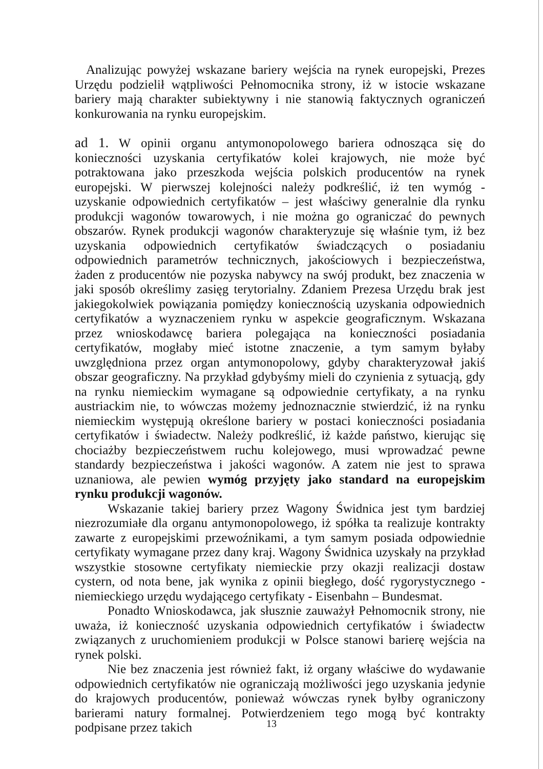Analizując powyżej wskazane bariery wejścia na rynek europejski, Prezes Urzędu podzielił wątpliwości Pełnomocnika strony, iż w istocie wskazane bariery mają charakter subiektywny i nie stanowią faktycznych ograniczeń konkurowania na rynku europejskim.
ad 1. W opinii organu antymonopolowego bariera odnosząca się do konieczności uzyskania certyfikatów kolei krajowych, nie może być potraktowana jako przeszkoda wejścia polskich producentów na rynek europejski. W pierwszej kolejności należy podkreślić, iż ten wymóg - uzyskanie odpowiednich certyfikatów – jest właściwy generalnie dla rynku produkcji wagonów towarowych, i nie można go ograniczać do pewnych obszarów. Rynek produkcji wagonów charakteryzuje się właśnie tym, iż bez uzyskania odpowiednich certyfikatów świadczących o posiadaniu odpowiednich parametrów technicznych, jakościowych i bezpieczeństwa, żaden z producentów nie pozyska nabywcy na swój produkt, bez znaczenia w jaki sposób określimy zasięg terytorialny. Zdaniem Prezesa Urzędu brak jest jakiegokolwiek powiązania pomiędzy koniecznością uzyskania odpowiednich certyfikatów a wyznaczeniem rynku w aspekcie geograficznym. Wskazana przez wnioskodawcę bariera polegająca na konieczności posiadania certyfikatów, mogłaby mieć istotne znaczenie, a tym samym byłaby uwzględniona przez organ antymonopolowy, gdyby charakteryzował jakiś obszar geograficzny. Na przykład gdybyśmy mieli do czynienia z sytuacją, gdy na rynku niemieckim wymagane są odpowiednie certyfikaty, a na rynku austriackim nie, to wówczas możemy jednoznacznie stwierdzić, iż na rynku niemieckim występują określone bariery w postaci konieczności posiadania certyfikatów i świadectw. Należy podkreślić, iż każde państwo, kierując się chociażby bezpieczeństwem ruchu kolejowego, musi wprowadzać pewne standardy bezpieczeństwa i jakości wagonów. A zatem nie jest to sprawa uznaniowa, ale pewien wymóg przyjęty jako standard na europejskim rynku produkcji wagonów.
Wskazanie takiej bariery przez Wagony Świdnica jest tym bardziej niezrozumiałe dla organu antymonopolowego, iż spółka ta realizuje kontrakty zawarte z europejskimi przewoźnikami, a tym samym posiada odpowiednie certyfikaty wymagane przez dany kraj. Wagony Świdnica uzyskały na przykład wszystkie stosowne certyfikaty niemieckie przy okazji realizacji dostaw cystern, od nota bene, jak wynika z opinii biegłego, dość rygorystycznego - niemieckiego urzędu wydającego certyfikaty - Eisenbahn – Bundesmat.
Ponadto Wnioskodawca, jak słusznie zauważył Pełnomocnik strony, nie uważa, iż konieczność uzyskania odpowiednich certyfikatów i świadectw związanych z uruchomieniem produkcji w Polsce stanowi barierę wejścia na rynek polski.
Nie bez znaczenia jest również fakt, iż organy właściwe do wydawanie odpowiednich certyfikatów nie ograniczają możliwości jego uzyskania jedynie do krajowych producentów, ponieważ wówczas rynek byłby ograniczony barierami natury formalnej. Potwierdzeniem tego mogą być kontrakty podpisane przez takich
13